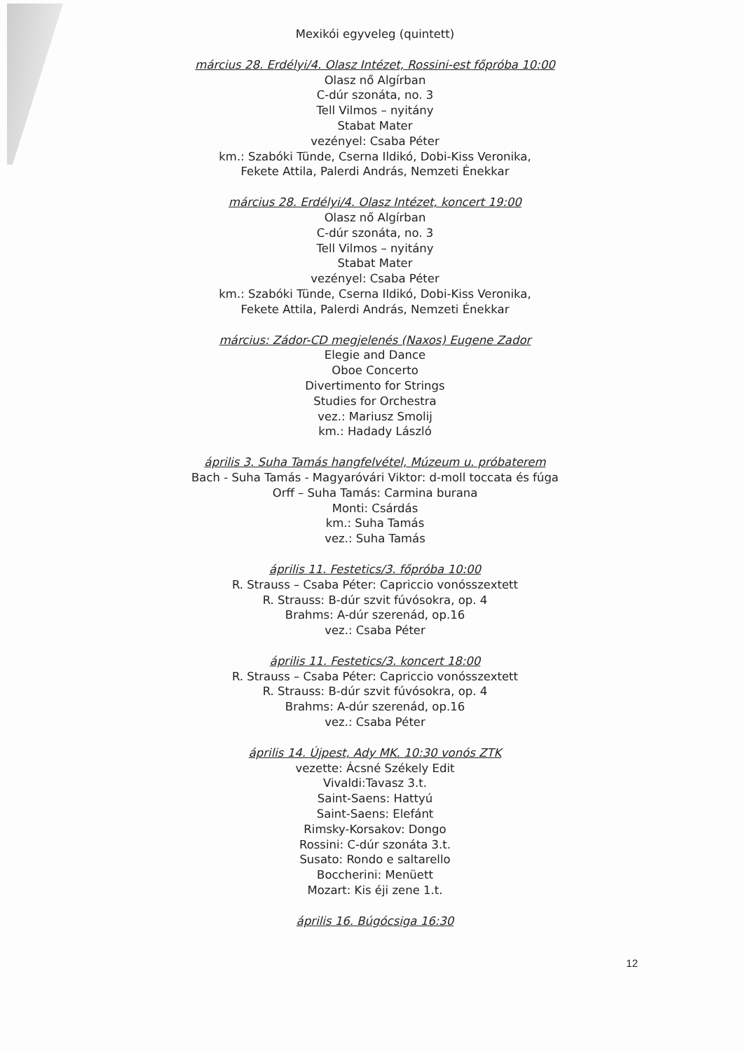Mexikói egyveleg (quintett)
március 28. Erdélyi/4. Olasz Intézet, Rossini-est főpróba 10:00
Olasz nő Algírban
C-dúr szonáta, no. 3
Tell Vilmos – nyitány
Stabat Mater
vezényel: Csaba Péter
km.: Szabóki Tünde, Cserna Ildikó, Dobi-Kiss Veronika,
Fekete Attila, Palerdi András, Nemzeti Énekkar
március 28. Erdélyi/4. Olasz Intézet, koncert 19:00
Olasz nő Algírban
C-dúr szonáta, no. 3
Tell Vilmos – nyitány
Stabat Mater
vezényel: Csaba Péter
km.: Szabóki Tünde, Cserna Ildikó, Dobi-Kiss Veronika,
Fekete Attila, Palerdi András, Nemzeti Énekkar
március: Zádor-CD megjelenés (Naxos) Eugene Zador
Elegie and Dance
Oboe Concerto
Divertimento for Strings
Studies for Orchestra
vez.: Mariusz Smolij
km.: Hadady László
április 3. Suha Tamás hangfelvétel, Múzeum u. próbaterem
Bach - Suha Tamás - Magyaróvári Viktor: d-moll toccata és fúga
Orff – Suha Tamás: Carmina burana
Monti: Csárdás
km.: Suha Tamás
vez.: Suha Tamás
április 11. Festetics/3. főpróba 10:00
R. Strauss – Csaba Péter: Capriccio vonósszextett
R. Strauss: B-dúr szvit fúvósokra, op. 4
Brahms: A-dúr szerenád, op.16
vez.: Csaba Péter
április 11. Festetics/3. koncert 18:00
R. Strauss – Csaba Péter: Capriccio vonósszextett
R. Strauss: B-dúr szvit fúvósokra, op. 4
Brahms: A-dúr szerenád, op.16
vez.: Csaba Péter
április 14. Újpest, Ady MK. 10:30 vonós ZTK
vezette: Ácsné Székely Edit
Vivaldi:Tavasz 3.t.
Saint-Saens: Hattyú
Saint-Saens: Elefánt
Rimsky-Korsakov: Dongo
Rossini: C-dúr szonáta 3.t.
Susato: Rondo e saltarello
Boccherini: Menüett
Mozart: Kis éji zene 1.t.
április 16. Búgócsiga 16:30
12